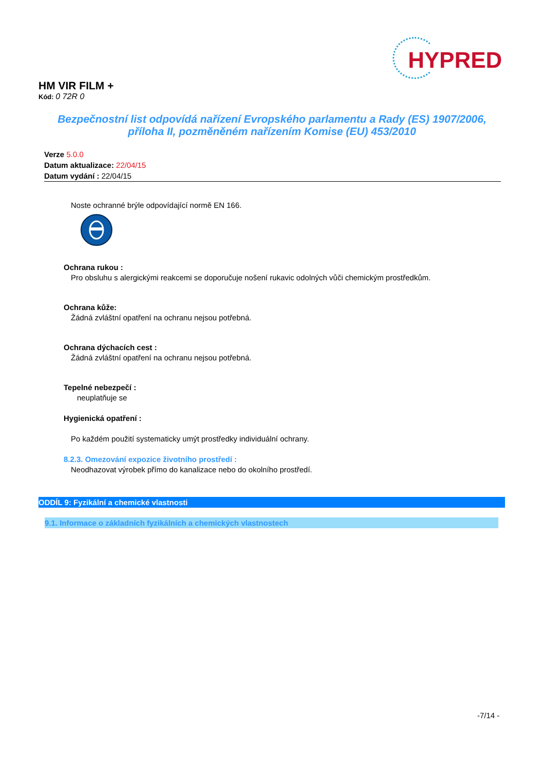HYPRED
HM VIR FILM +
Kód: 0 72R 0
Bezpečnostní list odpovídá nařízení Evropského parlamentu a Rady (ES) 1907/2006,
příloha II, pozměněném nařízením Komise (EU) 453/2010
Verze 5.0.0
Datum aktualizace: 22/04/15
Datum vydání : 22/04/15
Noste ochranné brýle odpovídající normě EN 166.
Ochrana rukou :
Pro obsluhu s alergickými reakcemi se doporučuje nošení rukavic odolných vůči chemickým prostředkům.
Ochrana kůže:
Žádná zvláštní opatření na ochranu nejsou potřebná.
Ochrana dýchacích cest :
Žádná zvláštní opatření na ochranu nejsou potřebná.
Tepelné nebezpečí :
neuplatňuje se
Hygienická opatření :
Po každém použití systematicky umýt prostředky individuální ochrany.
8.2.3. Omezování expozice životního prostředí :
Neodhazovat výrobek přímo do kanalizace nebo do okolního prostředí.
ODDÍL 9: Fyzikální a chemické vlastnosti
9.1. Informace o základních fyzikálních a chemických vlastnostech
-7/14 -